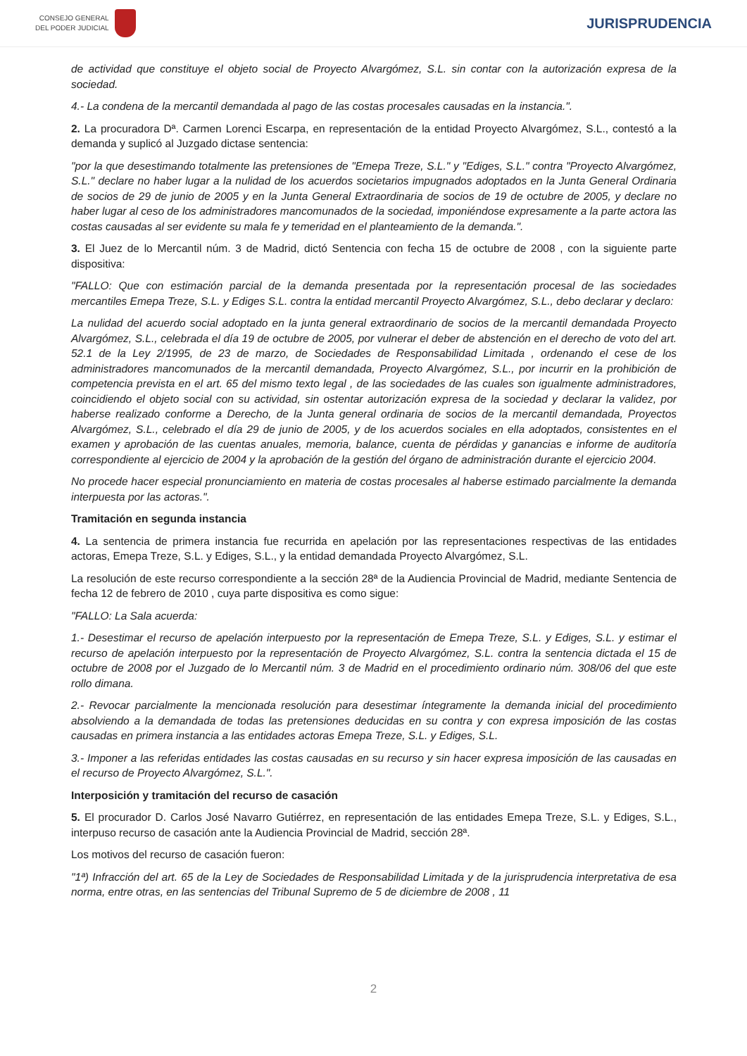CONSEJO GENERAL
DEL PODER JUDICIAL
JURISPRUDENCIA
de actividad que constituye el objeto social de Proyecto Alvargómez, S.L. sin contar con la autorización expresa de la sociedad.
4.- La condena de la mercantil demandada al pago de las costas procesales causadas en la instancia.".
2. La procuradora Dª. Carmen Lorenci Escarpa, en representación de la entidad Proyecto Alvargómez, S.L., contestó a la demanda y suplicó al Juzgado dictase sentencia:
"por la que desestimando totalmente las pretensiones de "Emepa Treze, S.L." y "Ediges, S.L." contra "Proyecto Alvargómez, S.L." declare no haber lugar a la nulidad de los acuerdos societarios impugnados adoptados en la Junta General Ordinaria de socios de 29 de junio de 2005 y en la Junta General Extraordinaria de socios de 19 de octubre de 2005, y declare no haber lugar al ceso de los administradores mancomunados de la sociedad, imponiéndose expresamente a la parte actora las costas causadas al ser evidente su mala fe y temeridad en el planteamiento de la demanda.".
3. El Juez de lo Mercantil núm. 3 de Madrid, dictó Sentencia con fecha 15 de octubre de 2008 , con la siguiente parte dispositiva:
"FALLO: Que con estimación parcial de la demanda presentada por la representación procesal de las sociedades mercantiles Emepa Treze, S.L. y Ediges S.L. contra la entidad mercantil Proyecto Alvargómez, S.L., debo declarar y declaro:
La nulidad del acuerdo social adoptado en la junta general extraordinario de socios de la mercantil demandada Proyecto Alvargómez, S.L., celebrada el día 19 de octubre de 2005, por vulnerar el deber de abstención en el derecho de voto del art. 52.1 de la Ley 2/1995, de 23 de marzo, de Sociedades de Responsabilidad Limitada , ordenando el cese de los administradores mancomunados de la mercantil demandada, Proyecto Alvargómez, S.L., por incurrir en la prohibición de competencia prevista en el art. 65 del mismo texto legal , de las sociedades de las cuales son igualmente administradores, coincidiendo el objeto social con su actividad, sin ostentar autorización expresa de la sociedad y declarar la validez, por haberse realizado conforme a Derecho, de la Junta general ordinaria de socios de la mercantil demandada, Proyectos Alvargómez, S.L., celebrado el día 29 de junio de 2005, y de los acuerdos sociales en ella adoptados, consistentes en el examen y aprobación de las cuentas anuales, memoria, balance, cuenta de pérdidas y ganancias e informe de auditoría correspondiente al ejercicio de 2004 y la aprobación de la gestión del órgano de administración durante el ejercicio 2004.
No procede hacer especial pronunciamiento en materia de costas procesales al haberse estimado parcialmente la demanda interpuesta por las actoras.".
Tramitación en segunda instancia
4. La sentencia de primera instancia fue recurrida en apelación por las representaciones respectivas de las entidades actoras, Emepa Treze, S.L. y Ediges, S.L., y la entidad demandada Proyecto Alvargómez, S.L.
La resolución de este recurso correspondiente a la sección 28ª de la Audiencia Provincial de Madrid, mediante Sentencia de fecha 12 de febrero de 2010 , cuya parte dispositiva es como sigue:
"FALLO: La Sala acuerda:
1.- Desestimar el recurso de apelación interpuesto por la representación de Emepa Treze, S.L. y Ediges, S.L. y estimar el recurso de apelación interpuesto por la representación de Proyecto Alvargómez, S.L. contra la sentencia dictada el 15 de octubre de 2008 por el Juzgado de lo Mercantil núm. 3 de Madrid en el procedimiento ordinario núm. 308/06 del que este rollo dimana.
2.- Revocar parcialmente la mencionada resolución para desestimar íntegramente la demanda inicial del procedimiento absolviendo a la demandada de todas las pretensiones deducidas en su contra y con expresa imposición de las costas causadas en primera instancia a las entidades actoras Emepa Treze, S.L. y Ediges, S.L.
3.- Imponer a las referidas entidades las costas causadas en su recurso y sin hacer expresa imposición de las causadas en el recurso de Proyecto Alvargómez, S.L.".
Interposición y tramitación del recurso de casación
5. El procurador D. Carlos José Navarro Gutiérrez, en representación de las entidades Emepa Treze, S.L. y Ediges, S.L., interpuso recurso de casación ante la Audiencia Provincial de Madrid, sección 28ª.
Los motivos del recurso de casación fueron:
"1ª) Infracción del art. 65 de la Ley de Sociedades de Responsabilidad Limitada y de la jurisprudencia interpretativa de esa norma, entre otras, en las sentencias del Tribunal Supremo de 5 de diciembre de 2008 , 11
2